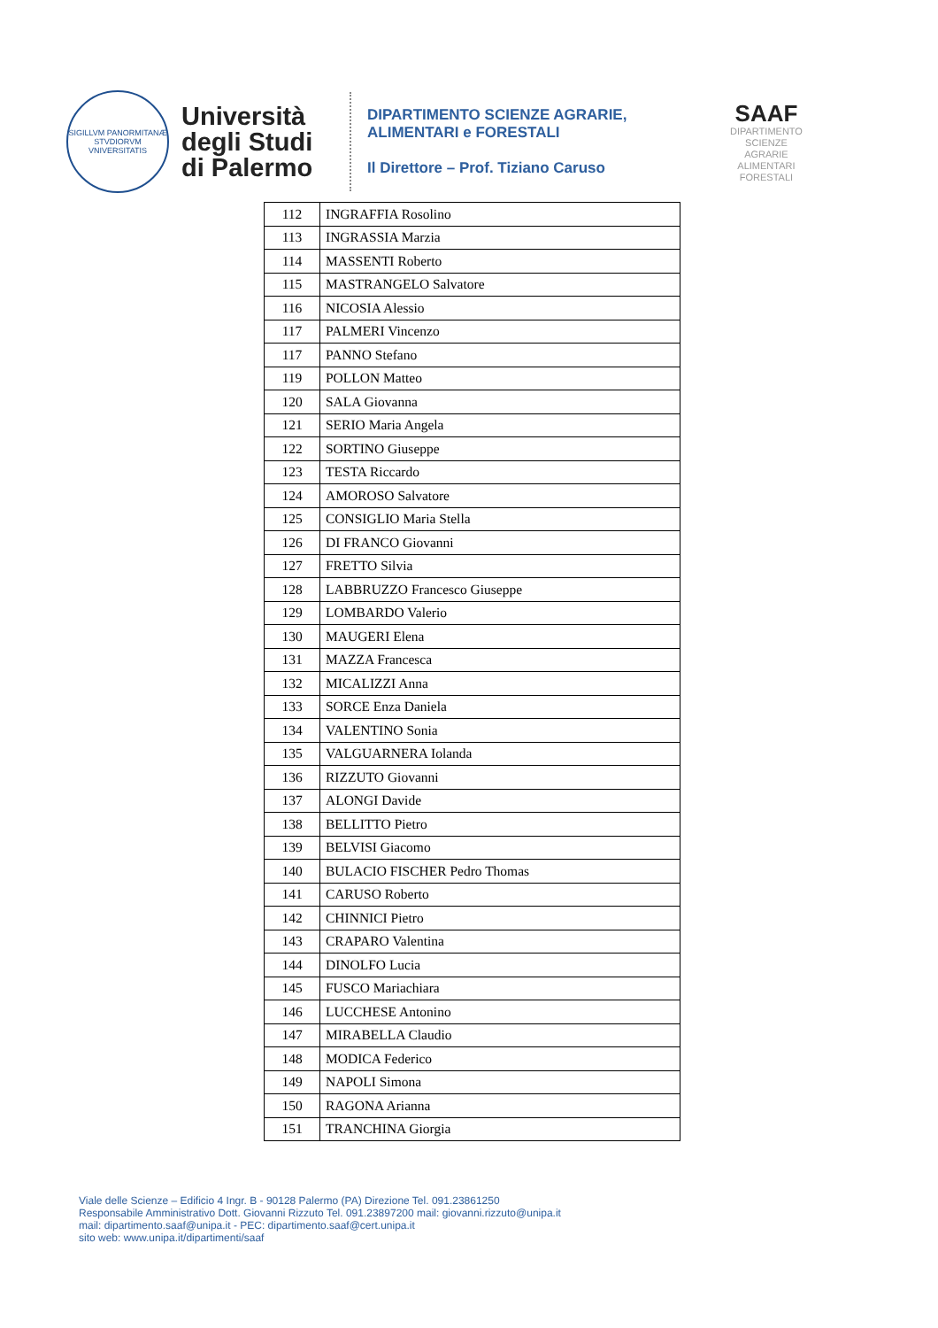SIGILLVM PANORMITANÆ STVDIORVM VNIVERSITATIS
Università degli Studi di Palermo
DIPARTIMENTO SCIENZE AGRARIE,
ALIMENTARI e FORESTALI
Il Direttore – Prof. Tiziano Caruso
SAAF
DIPARTIMENTO
SCIENZE
AGRARIE
ALIMENTARI
FORESTALI
| 112 | INGRAFFIA Rosolino |
| 113 | INGRASSIA Marzia |
| 114 | MASSENTI Roberto |
| 115 | MASTRANGELO Salvatore |
| 116 | NICOSIA Alessio |
| 117 | PALMERI Vincenzo |
| 117 | PANNO Stefano |
| 119 | POLLON Matteo |
| 120 | SALA Giovanna |
| 121 | SERIO Maria Angela |
| 122 | SORTINO Giuseppe |
| 123 | TESTA Riccardo |
| 124 | AMOROSO Salvatore |
| 125 | CONSIGLIO Maria Stella |
| 126 | DI FRANCO Giovanni |
| 127 | FRETTO Silvia |
| 128 | LABBRUZZO Francesco Giuseppe |
| 129 | LOMBARDO Valerio |
| 130 | MAUGERI Elena |
| 131 | MAZZA Francesca |
| 132 | MICALIZZI Anna |
| 133 | SORCE Enza Daniela |
| 134 | VALENTINO Sonia |
| 135 | VALGUARNERA Iolanda |
| 136 | RIZZUTO Giovanni |
| 137 | ALONGI Davide |
| 138 | BELLITTO Pietro |
| 139 | BELVISI Giacomo |
| 140 | BULACIO FISCHER Pedro Thomas |
| 141 | CARUSO Roberto |
| 142 | CHINNICI Pietro |
| 143 | CRAPARO Valentina |
| 144 | DINOLFO Lucia |
| 145 | FUSCO Mariachiara |
| 146 | LUCCHESE Antonino |
| 147 | MIRABELLA Claudio |
| 148 | MODICA Federico |
| 149 | NAPOLI Simona |
| 150 | RAGONA Arianna |
| 151 | TRANCHINA Giorgia |
Viale delle Scienze – Edificio 4 Ingr. B - 90128 Palermo (PA) Direzione Tel. 091.23861250
Responsabile Amministrativo Dott. Giovanni Rizzuto Tel. 091.23897200 mail: giovanni.rizzuto@unipa.it
mail: dipartimento.saaf@unipa.it - PEC: dipartimento.saaf@cert.unipa.it
sito web: www.unipa.it/dipartimenti/saaf